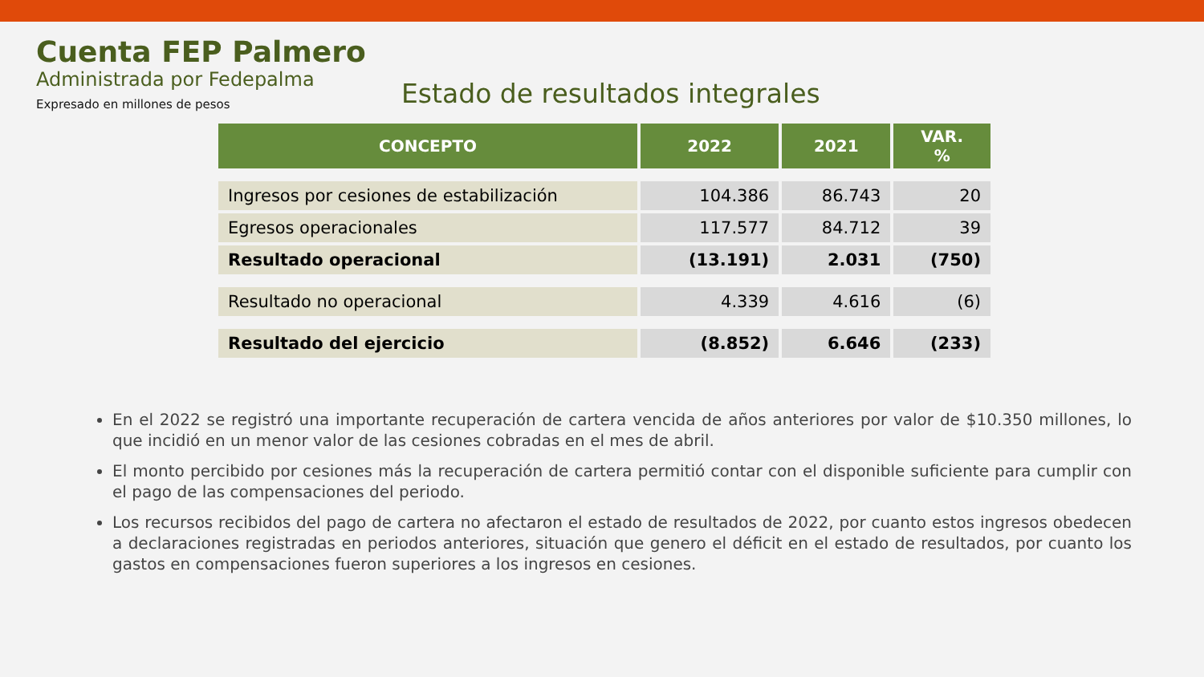Cuenta FEP Palmero
Administrada por Fedepalma
Expresado en millones de pesos
Estado de resultados integrales
| CONCEPTO | 2022 | 2021 | VAR. % |
| --- | --- | --- | --- |
| Ingresos por cesiones de estabilización | 104.386 | 86.743 | 20 |
| Egresos operacionales | 117.577 | 84.712 | 39 |
| Resultado operacional | (13.191) | 2.031 | (750) |
| Resultado no operacional | 4.339 | 4.616 | (6) |
| Resultado del ejercicio | (8.852) | 6.646 | (233) |
En el 2022 se registró una importante recuperación de cartera vencida de años anteriores por valor de $10.350 millones, lo que incidió en un menor valor de las cesiones cobradas en el mes de abril.
El monto percibido por cesiones más la recuperación de cartera permitió contar con el disponible suficiente para cumplir con el pago de las compensaciones del periodo.
Los recursos recibidos del pago de cartera no afectaron el estado de resultados de 2022, por cuanto estos ingresos obedecen a declaraciones registradas en periodos anteriores, situación que genero el déficit en el estado de resultados, por cuanto los gastos en compensaciones fueron superiores a los ingresos en cesiones.